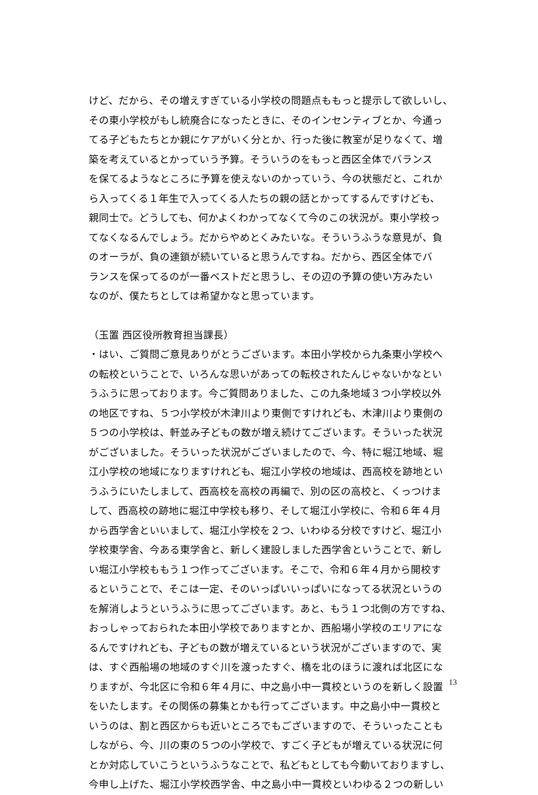けど、だから、その増えすぎている小学校の問題点ももっと提示して欲しいし、
その東小学校がもし統廃合になったときに、そのインセンティブとか、今通っ
てる子どもたちとか親にケアがいく分とか、行った後に教室が足りなくて、増
築を考えているとかっていう予算。そういうのをもっと西区全体でバランス
を保てるようなところに予算を使えないのかっていう、今の状態だと、これか
ら入ってくる１年生で入ってくる人たちの親の話とかってするんですけども、
親同士で。どうしても、何かよくわかってなくて今のこの状況が。東小学校っ
てなくなるんでしょう。だからやめとくみたいな。そういうふうな意見が、負
のオーラが、負の連鎖が続いていると思うんですね。だから、西区全体でバ
ランスを保ってるのが一番ベストだと思うし、その辺の予算の使い方みたい
なのが、僕たちとしては希望かなと思っています。
（玉置 西区役所教育担当課長）
・はい、ご質問ご意見ありがとうございます。本田小学校から九条東小学校へ
の転校ということで、いろんな思いがあっての転校されたんじゃないかなとい
うふうに思っております。今ご質問ありました、この九条地域３つ小学校以外
の地区ですね、５つ小学校が木津川より東側ですけれども、木津川より東側の
５つの小学校は、軒並み子どもの数が増え続けてございます。そういった状況
がございました。そういった状況がございましたので、今、特に堀江地域、堀
江小学校の地域になりますけれども、堀江小学校の地域は、西高校を跡地とい
うふうにいたしまして、西高校を高校の再編で、別の区の高校と、くっつけま
して、西高校の跡地に堀江中学校も移り、そして堀江小学校に、令和６年４月
から西学舎といいまして、堀江小学校を２つ、いわゆる分校ですけど、堀江小
学校東学舎、今ある東学舎と、新しく建設しました西学舎ということで、新し
い堀江小学校ももう１つ作ってございます。そこで、令和６年４月から開校す
るということで、そこは一定、そのいっぱいいっぱいになってる状況というの
を解消しようというふうに思ってございます。あと、もう１つ北側の方ですね、
おっしゃっておられた本田小学校でありますとか、西船場小学校のエリアにな
るんですけれども、子どもの数が増えているという状況がございますので、実
は、すぐ西船場の地域のすぐ川を渡ったすぐ、橋を北のほうに渡れば北区にな
りますが、今北区に令和６年４月に、中之島小中一貫校というのを新しく設置
をいたします。その関係の募集とかも行ってございます。中之島小中一貫校と
いうのは、割と西区からも近いところでもございますので、そういったことも
しながら、今、川の東の５つの小学校で、すごく子どもが増えている状況に何
とか対応していこうというふうなことで、私どもとしても今動いておりますし、
今申し上げた、堀江小学校西学舎、中之島小中一貫校といわゆる２つの新しい
13